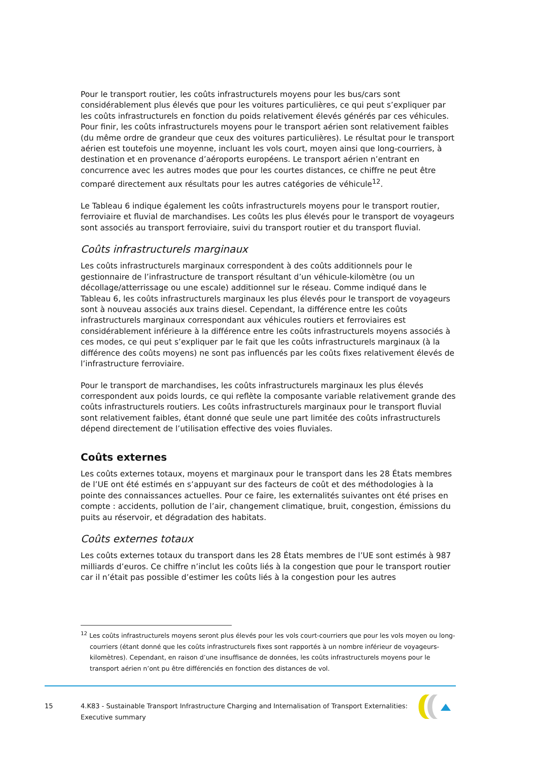Pour le transport routier, les coûts infrastructurels moyens pour les bus/cars sont considérablement plus élevés que pour les voitures particulières, ce qui peut s’expliquer par les coûts infrastructurels en fonction du poids relativement élevés générés par ces véhicules. Pour finir, les coûts infrastructurels moyens pour le transport aérien sont relativement faibles (du même ordre de grandeur que ceux des voitures particulières). Le résultat pour le transport aérien est toutefois une moyenne, incluant les vols court, moyen ainsi que long-courriers, à destination et en provenance d’aéroports européens. Le transport aérien n’entrant en concurrence avec les autres modes que pour les courtes distances, ce chiffre ne peut être comparé directement aux résultats pour les autres catégories de véhicule<sup>12</sup>.
Le Tableau 6 indique également les coûts infrastructurels moyens pour le transport routier, ferroviaire et fluvial de marchandises. Les coûts les plus élevés pour le transport de voyageurs sont associés au transport ferroviaire, suivi du transport routier et du transport fluvial.
Coûts infrastructurels marginaux
Les coûts infrastructurels marginaux correspondent à des coûts additionnels pour le gestionnaire de l’infrastructure de transport résultant d’un véhicule-kilomètre (ou un décollage/atterrissage ou une escale) additionnel sur le réseau. Comme indiqué dans le Tableau 6, les coûts infrastructurels marginaux les plus élevés pour le transport de voyageurs sont à nouveau associés aux trains diesel. Cependant, la différence entre les coûts infrastructurels marginaux correspondant aux véhicules routiers et ferroviaires est considérablement inférieure à la différence entre les coûts infrastructurels moyens associés à ces modes, ce qui peut s’expliquer par le fait que les coûts infrastructurels marginaux (à la différence des coûts moyens) ne sont pas influencés par les coûts fixes relativement élevés de l’infrastructure ferroviaire.
Pour le transport de marchandises, les coûts infrastructurels marginaux les plus élevés correspondent aux poids lourds, ce qui reflète la composante variable relativement grande des coûts infrastructurels routiers. Les coûts infrastructurels marginaux pour le transport fluvial sont relativement faibles, étant donné que seule une part limitée des coûts infrastructurels dépend directement de l’utilisation effective des voies fluviales.
Coûts externes
Les coûts externes totaux, moyens et marginaux pour le transport dans les 28 États membres de l’UE ont été estimés en s’appuyant sur des facteurs de coût et des méthodologies à la pointe des connaissances actuelles. Pour ce faire, les externalités suivantes ont été prises en compte : accidents, pollution de l’air, changement climatique, bruit, congestion, émissions du puits au réservoir, et dégradation des habitats.
Coûts externes totaux
Les coûts externes totaux du transport dans les 28 États membres de l’UE sont estimés à 987 milliards d’euros. Ce chiffre n’inclut les coûts liés à la congestion que pour le transport routier car il n’était pas possible d’estimer les coûts liés à la congestion pour les autres
<sup>12</sup> Les coûts infrastructurels moyens seront plus élevés pour les vols court-courriers que pour les vols moyen ou long-courriers (étant donné que les coûts infrastructurels fixes sont rapportés à un nombre inférieur de voyageurs-kilomètres). Cependant, en raison d’une insuffisance de données, les coûts infrastructurels moyens pour le transport aérien n’ont pu être différenciés en fonction des distances de vol.
15 4.K83 - Sustainable Transport Infrastructure Charging and Internalisation of Transport Externalities: Executive summary